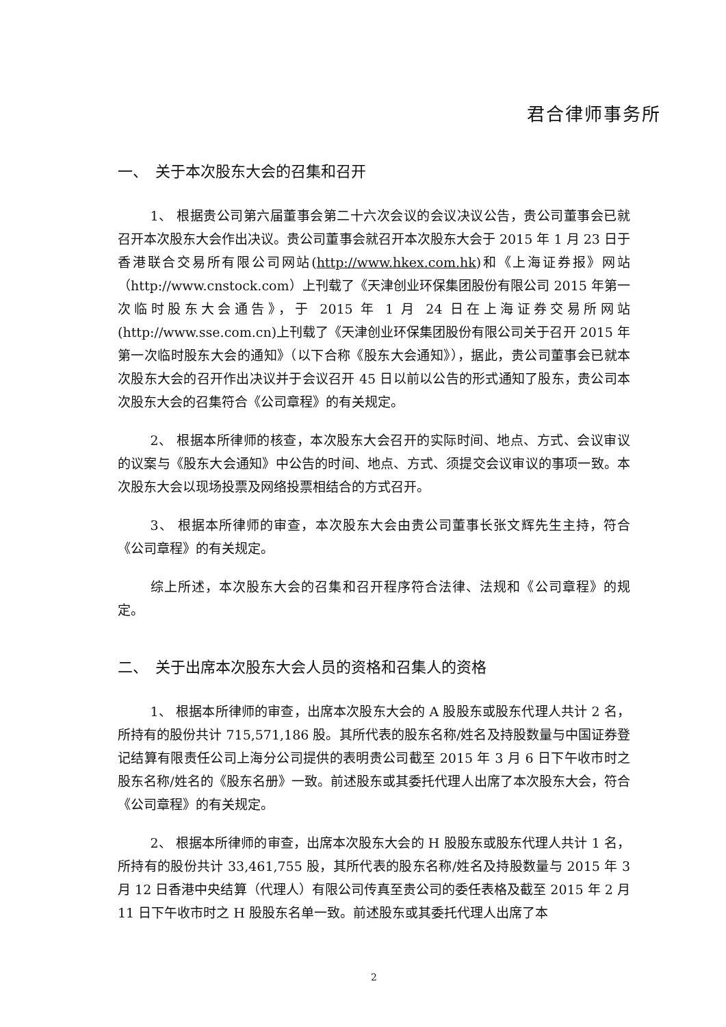君合律师事务所
一、　关于本次股东大会的召集和召开
1、 根据贵公司第六届董事会第二十六次会议的会议决议公告，贵公司董事会已就召开本次股东大会作出决议。贵公司董事会就召开本次股东大会于 2015 年 1 月 23 日于香港联合交易所有限公司网站(http://www.hkex.com.hk)和《上海证券报》网站（http://www.cnstock.com）上刊载了《天津创业环保集团股份有限公司 2015 年第一次临时股东大会通告》，于 2015 年 1 月 24 日在上海证券交易所网站(http://www.sse.com.cn)上刊载了《天津创业环保集团股份有限公司关于召开 2015 年第一次临时股东大会的通知》（以下合称《股东大会通知》），据此，贵公司董事会已就本次股东大会的召开作出决议并于会议召开 45 日以前以公告的形式通知了股东，贵公司本次股东大会的召集符合《公司章程》的有关规定。
2、 根据本所律师的核查，本次股东大会召开的实际时间、地点、方式、会议审议的议案与《股东大会通知》中公告的时间、地点、方式、须提交会议审议的事项一致。本次股东大会以现场投票及网络投票相结合的方式召开。
3、 根据本所律师的审查，本次股东大会由贵公司董事长张文辉先生主持，符合《公司章程》的有关规定。
综上所述，本次股东大会的召集和召开程序符合法律、法规和《公司章程》的规定。
二、　关于出席本次股东大会人员的资格和召集人的资格
1、 根据本所律师的审查，出席本次股东大会的 A 股股东或股东代理人共计 2 名，所持有的股份共计 715,571,186 股。其所代表的股东名称/姓名及持股数量与中国证券登记结算有限责任公司上海分公司提供的表明贵公司截至 2015 年 3 月 6 日下午收市时之股东名称/姓名的《股东名册》一致。前述股东或其委托代理人出席了本次股东大会，符合《公司章程》的有关规定。
2、 根据本所律师的审查，出席本次股东大会的 H 股股东或股东代理人共计 1 名，所持有的股份共计 33,461,755 股，其所代表的股东名称/姓名及持股数量与 2015 年 3 月 12 日香港中央结算（代理人）有限公司传真至贵公司的委任表格及截至 2015 年 2 月 11 日下午收市时之 H 股股东名单一致。前述股东或其委托代理人出席了本
2